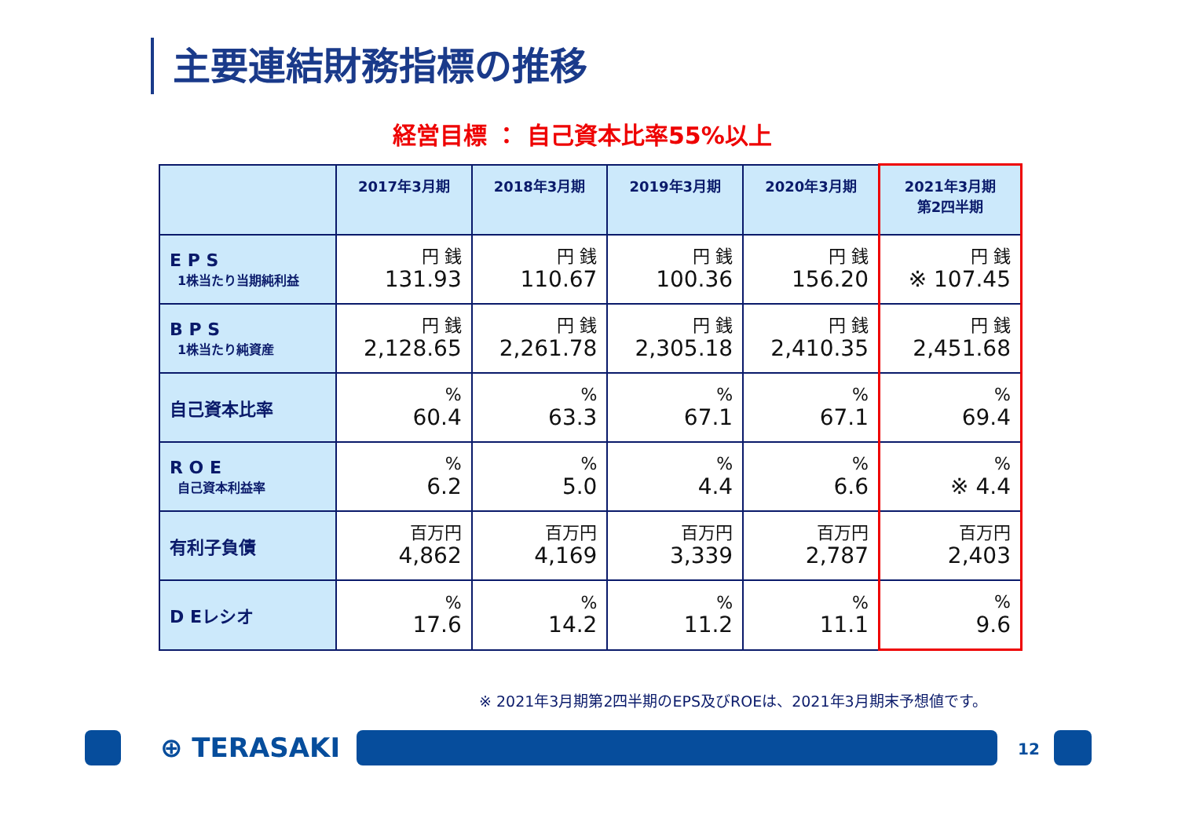主要連結財務指標の推移
経営目標 ： 自己資本比率55%以上
| | 2017年3月期 | 2018年3月期 | 2019年3月期 | 2020年3月期 | 2021年3月期 第2四半期 |
| --- | --- | --- | --- | --- | --- |
| E P S 1株当たり当期純利益 | 円 銭 131.93 | 円 銭 110.67 | 円 銭 100.36 | 円 銭 156.20 | 円 銭 ※ 107.45 |
| B P S 1株当たり純資産 | 円 銭 2,128.65 | 円 銭 2,261.78 | 円 銭 2,305.18 | 円 銭 2,410.35 | 円 銭 2,451.68 |
| 自己資本比率 | % 60.4 | % 63.3 | % 67.1 | % 67.1 | % 69.4 |
| R O E 自己資本利益率 | % 6.2 | % 5.0 | % 4.4 | % 6.6 | % ※ 4.4 |
| 有利子負債 | 百万円 4,862 | 百万円 4,169 | 百万円 3,339 | 百万円 2,787 | 百万円 2,403 |
| D Eレシオ | % 17.6 | % 14.2 | % 11.2 | % 11.1 | % 9.6 |
※ 2021年3月期第2四半期のEPS及びROEは、2021年3月期末予想値です。
⊕ TERASAKI 12